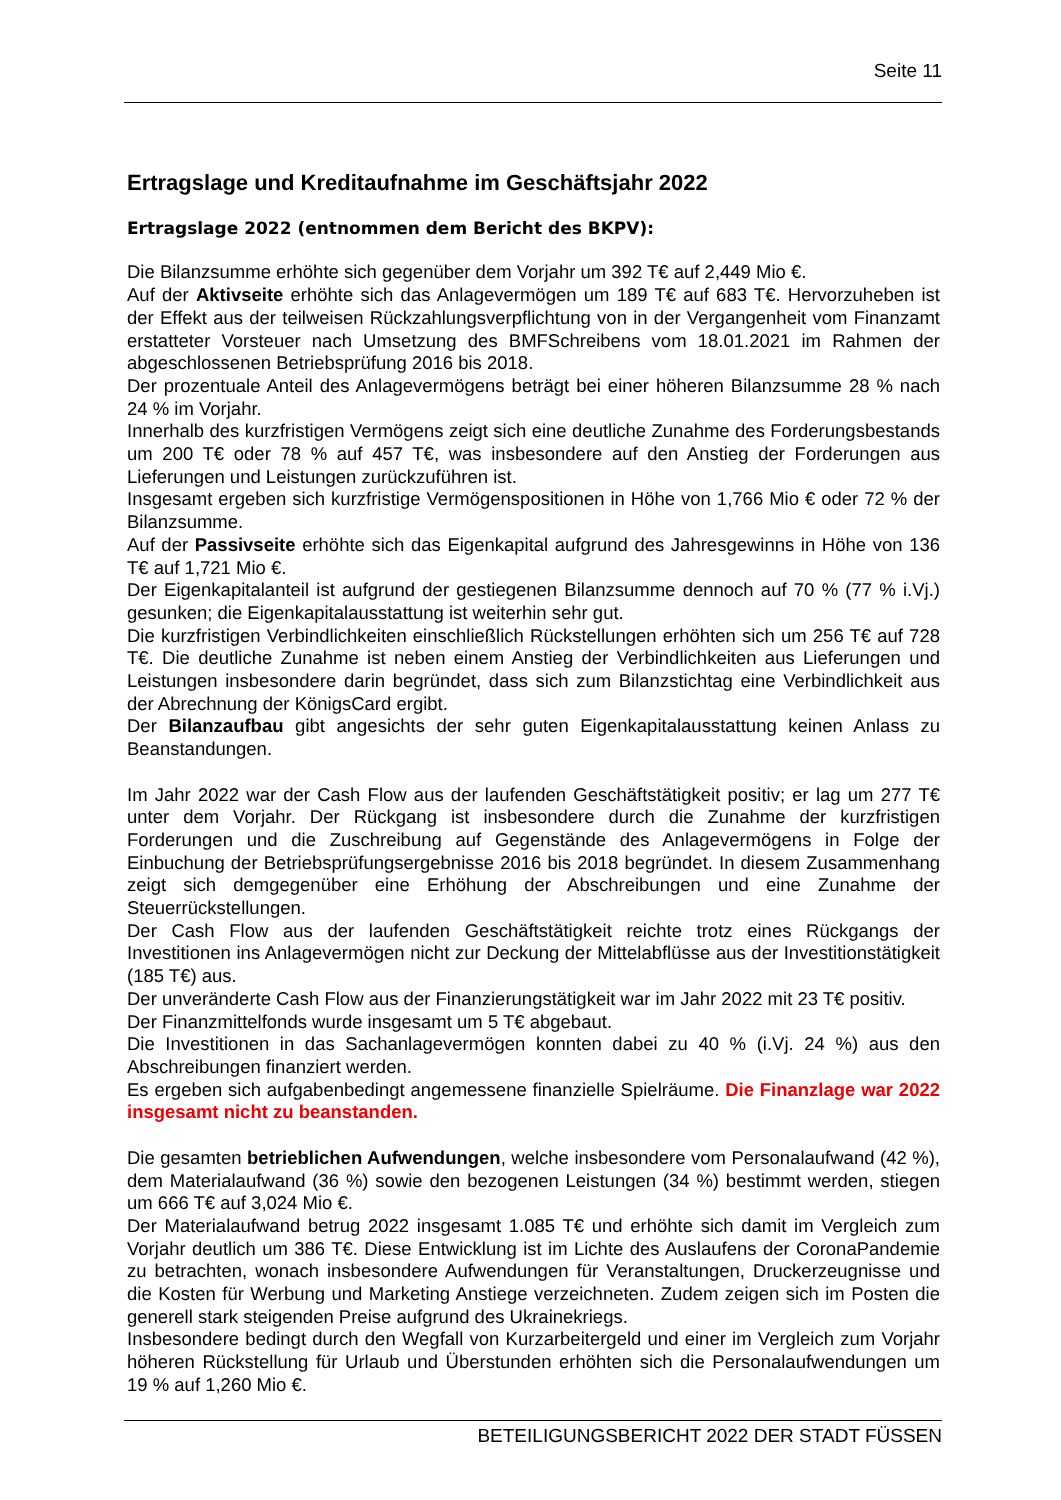Seite 11
Ertragslage und Kreditaufnahme im Geschäftsjahr 2022
Ertragslage 2022 (entnommen dem Bericht des BKPV):
Die Bilanzsumme erhöhte sich gegenüber dem Vorjahr um 392 T€ auf 2,449 Mio €.
Auf der Aktivseite erhöhte sich das Anlagevermögen um 189 T€ auf 683 T€. Hervorzuheben ist der Effekt aus der teilweisen Rückzahlungsverpflichtung von in der Vergangenheit vom Finanzamt erstatteter Vorsteuer nach Umsetzung des BMFSchreibens vom 18.01.2021 im Rahmen der abgeschlossenen Betriebsprüfung 2016 bis 2018.
Der prozentuale Anteil des Anlagevermögens beträgt bei einer höheren Bilanzsumme 28 % nach 24 % im Vorjahr.
Innerhalb des kurzfristigen Vermögens zeigt sich eine deutliche Zunahme des Forderungsbestands um 200 T€ oder 78 % auf 457 T€, was insbesondere auf den Anstieg der Forderungen aus Lieferungen und Leistungen zurückzuführen ist.
Insgesamt ergeben sich kurzfristige Vermögenspositionen in Höhe von 1,766 Mio € oder 72 % der Bilanzsumme.
Auf der Passivseite erhöhte sich das Eigenkapital aufgrund des Jahresgewinns in Höhe von 136 T€ auf 1,721 Mio €.
Der Eigenkapitalanteil ist aufgrund der gestiegenen Bilanzsumme dennoch auf 70 % (77 % i.Vj.) gesunken; die Eigenkapitalausstattung ist weiterhin sehr gut.
Die kurzfristigen Verbindlichkeiten einschließlich Rückstellungen erhöhten sich um 256 T€ auf 728 T€. Die deutliche Zunahme ist neben einem Anstieg der Verbindlichkeiten aus Lieferungen und Leistungen insbesondere darin begründet, dass sich zum Bilanzstichtag eine Verbindlichkeit aus der Abrechnung der KönigsCard ergibt.
Der Bilanzaufbau gibt angesichts der sehr guten Eigenkapitalausstattung keinen Anlass zu Beanstandungen.
Im Jahr 2022 war der Cash Flow aus der laufenden Geschäftstätigkeit positiv; er lag um 277 T€ unter dem Vorjahr. Der Rückgang ist insbesondere durch die Zunahme der kurzfristigen Forderungen und die Zuschreibung auf Gegenstände des Anlagevermögens in Folge der Einbuchung der Betriebsprüfungsergebnisse 2016 bis 2018 begründet. In diesem Zusammenhang zeigt sich demgegenüber eine Erhöhung der Abschreibungen und eine Zunahme der Steuerrückstellungen.
Der Cash Flow aus der laufenden Geschäftstätigkeit reichte trotz eines Rückgangs der Investitionen ins Anlagevermögen nicht zur Deckung der Mittelabflüsse aus der Investitionstätigkeit (185 T€) aus.
Der unveränderte Cash Flow aus der Finanzierungstätigkeit war im Jahr 2022 mit 23 T€ positiv.
Der Finanzmittelfonds wurde insgesamt um 5 T€ abgebaut.
Die Investitionen in das Sachanlagevermögen konnten dabei zu 40 % (i.Vj. 24 %) aus den Abschreibungen finanziert werden.
Es ergeben sich aufgabenbedingt angemessene finanzielle Spielräume. Die Finanzlage war 2022 insgesamt nicht zu beanstanden.
Die gesamten betrieblichen Aufwendungen, welche insbesondere vom Personalaufwand (42 %), dem Materialaufwand (36 %) sowie den bezogenen Leistungen (34 %) bestimmt werden, stiegen um 666 T€ auf 3,024 Mio €.
Der Materialaufwand betrug 2022 insgesamt 1.085 T€ und erhöhte sich damit im Vergleich zum Vorjahr deutlich um 386 T€. Diese Entwicklung ist im Lichte des Auslaufens der CoronaPandemie zu betrachten, wonach insbesondere Aufwendungen für Veranstaltungen, Druckerzeugnisse und die Kosten für Werbung und Marketing Anstiege verzeichneten. Zudem zeigen sich im Posten die generell stark steigenden Preise aufgrund des Ukrainekriegs.
Insbesondere bedingt durch den Wegfall von Kurzarbeitergeld und einer im Vergleich zum Vorjahr höheren Rückstellung für Urlaub und Überstunden erhöhten sich die Personalaufwendungen um 19 % auf 1,260 Mio €.
BETEILIGUNGSBERICHT 2022 DER STADT FÜSSEN